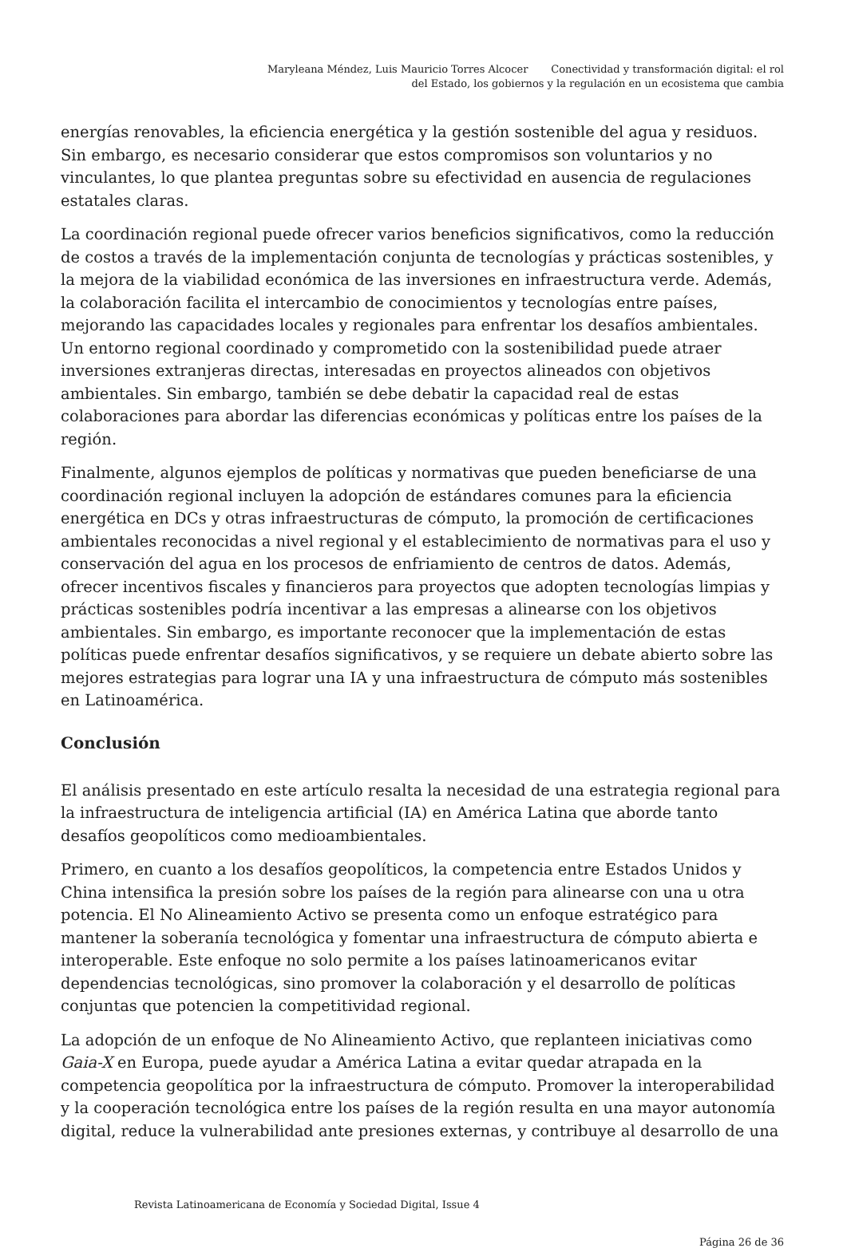Maryleana Méndez, Luis Mauricio Torres Alcocer Conectividad y transformación digital: el rol
del Estado, los gobiernos y la regulación en un ecosistema que cambia
energías renovables, la eficiencia energética y la gestión sostenible del agua y residuos. Sin embargo, es necesario considerar que estos compromisos son voluntarios y no vinculantes, lo que plantea preguntas sobre su efectividad en ausencia de regulaciones estatales claras.
La coordinación regional puede ofrecer varios beneficios significativos, como la reducción de costos a través de la implementación conjunta de tecnologías y prácticas sostenibles, y la mejora de la viabilidad económica de las inversiones en infraestructura verde. Además, la colaboración facilita el intercambio de conocimientos y tecnologías entre países, mejorando las capacidades locales y regionales para enfrentar los desafíos ambientales. Un entorno regional coordinado y comprometido con la sostenibilidad puede atraer inversiones extranjeras directas, interesadas en proyectos alineados con objetivos ambientales. Sin embargo, también se debe debatir la capacidad real de estas colaboraciones para abordar las diferencias económicas y políticas entre los países de la región.
Finalmente, algunos ejemplos de políticas y normativas que pueden beneficiarse de una coordinación regional incluyen la adopción de estándares comunes para la eficiencia energética en DCs y otras infraestructuras de cómputo, la promoción de certificaciones ambientales reconocidas a nivel regional y el establecimiento de normativas para el uso y conservación del agua en los procesos de enfriamiento de centros de datos. Además, ofrecer incentivos fiscales y financieros para proyectos que adopten tecnologías limpias y prácticas sostenibles podría incentivar a las empresas a alinearse con los objetivos ambientales. Sin embargo, es importante reconocer que la implementación de estas políticas puede enfrentar desafíos significativos, y se requiere un debate abierto sobre las mejores estrategias para lograr una IA y una infraestructura de cómputo más sostenibles en Latinoamérica.
Conclusión
El análisis presentado en este artículo resalta la necesidad de una estrategia regional para la infraestructura de inteligencia artificial (IA) en América Latina que aborde tanto desafíos geopolíticos como medioambientales.
Primero, en cuanto a los desafíos geopolíticos, la competencia entre Estados Unidos y China intensifica la presión sobre los países de la región para alinearse con una u otra potencia. El No Alineamiento Activo se presenta como un enfoque estratégico para mantener la soberanía tecnológica y fomentar una infraestructura de cómputo abierta e interoperable. Este enfoque no solo permite a los países latinoamericanos evitar dependencias tecnológicas, sino promover la colaboración y el desarrollo de políticas conjuntas que potencien la competitividad regional.
La adopción de un enfoque de No Alineamiento Activo, que replanteen iniciativas como Gaia-X en Europa, puede ayudar a América Latina a evitar quedar atrapada en la competencia geopolítica por la infraestructura de cómputo. Promover la interoperabilidad y la cooperación tecnológica entre los países de la región resulta en una mayor autonomía digital, reduce la vulnerabilidad ante presiones externas, y contribuye al desarrollo de una
Revista Latinoamericana de Economía y Sociedad Digital, Issue 4
Página 26 de 36